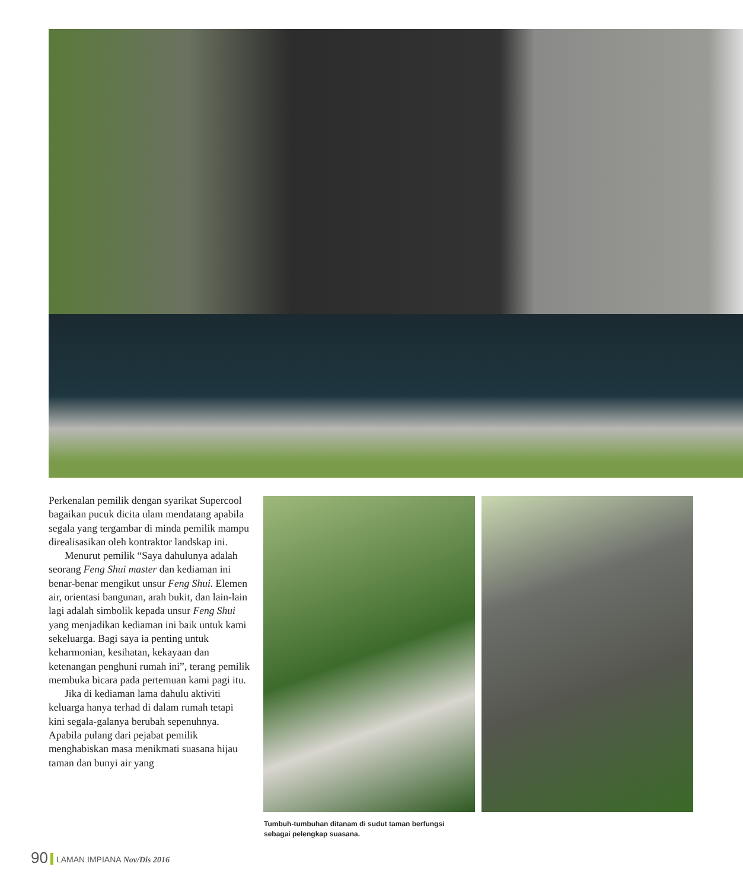Perkenalan pemilik dengan syarikat Supercool bagaikan pucuk dicita ulam mendatang apabila segala yang tergambar di minda pemilik mampu direalisasikan oleh kontraktor landskap ini.
Menurut pemilik “Saya dahulunya adalah seorang Feng Shui master dan kediaman ini benar-benar mengikut unsur Feng Shui. Elemen air, orientasi bangunan, arah bukit, dan lain-lain lagi adalah simbolik kepada unsur Feng Shui yang menjadikan kediaman ini baik untuk kami sekeluarga. Bagi saya ia penting untuk keharmonian, kesihatan, kekayaan dan ketenangan penghuni rumah ini”, terang pemilik membuka bicara pada pertemuan kami pagi itu.
Jika di kediaman lama dahulu aktiviti keluarga hanya terhad di dalam rumah tetapi kini segala-galanya berubah sepenuhnya. Apabila pulang dari pejabat pemilik menghabiskan masa menikmati suasana hijau taman dan bunyi air yang
Tumbuh-tumbuhan ditanam di sudut taman berfungsi sebagai pelengkap suasana.
90 LAMAN IMPIANA Nov/Dis 2016